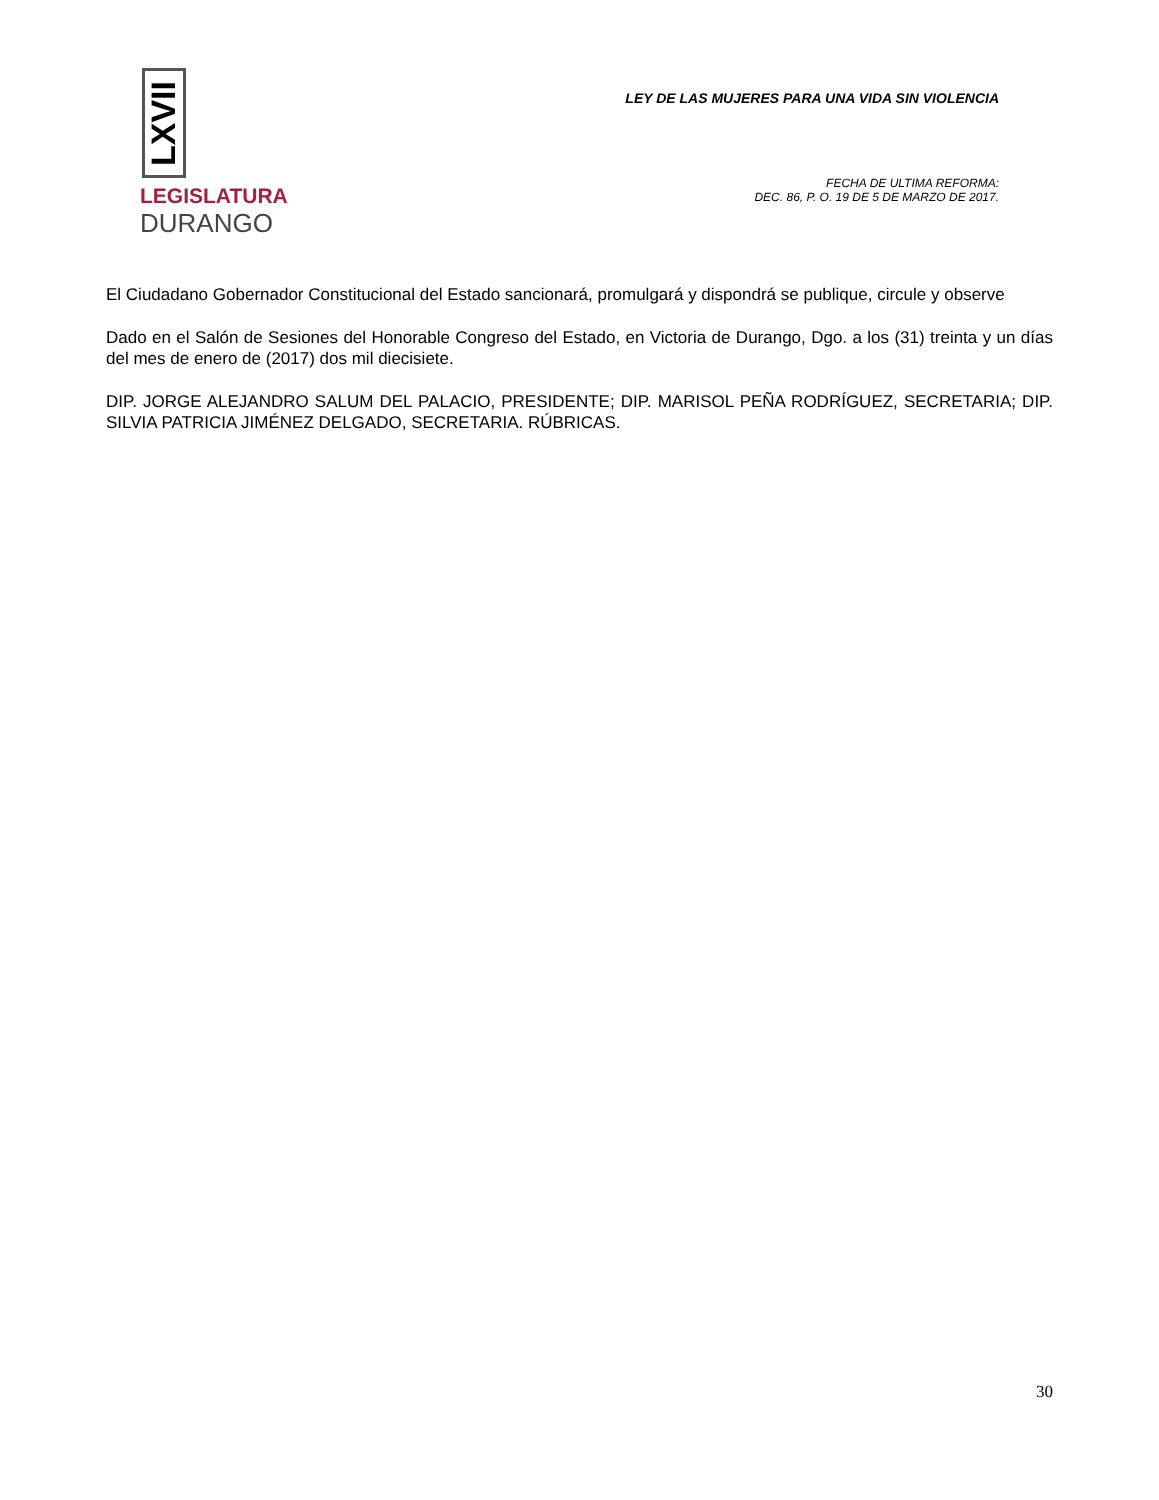LXVII
LEGISLATURA
DURANGO
LEY DE LAS MUJERES PARA UNA VIDA SIN VIOLENCIA
FECHA DE ULTIMA REFORMA:
DEC. 86, P. O. 19 DE 5 DE MARZO DE 2017.
El Ciudadano Gobernador Constitucional del Estado sancionará, promulgará y dispondrá se publique, circule y observe
Dado en el Salón de Sesiones del Honorable Congreso del Estado, en Victoria de Durango, Dgo. a los (31) treinta y un días del mes de enero de (2017) dos mil diecisiete.
DIP. JORGE ALEJANDRO SALUM DEL PALACIO, PRESIDENTE; DIP. MARISOL PEÑA RODRÍGUEZ, SECRETARIA; DIP. SILVIA PATRICIA JIMÉNEZ DELGADO, SECRETARIA. RÚBRICAS.
30